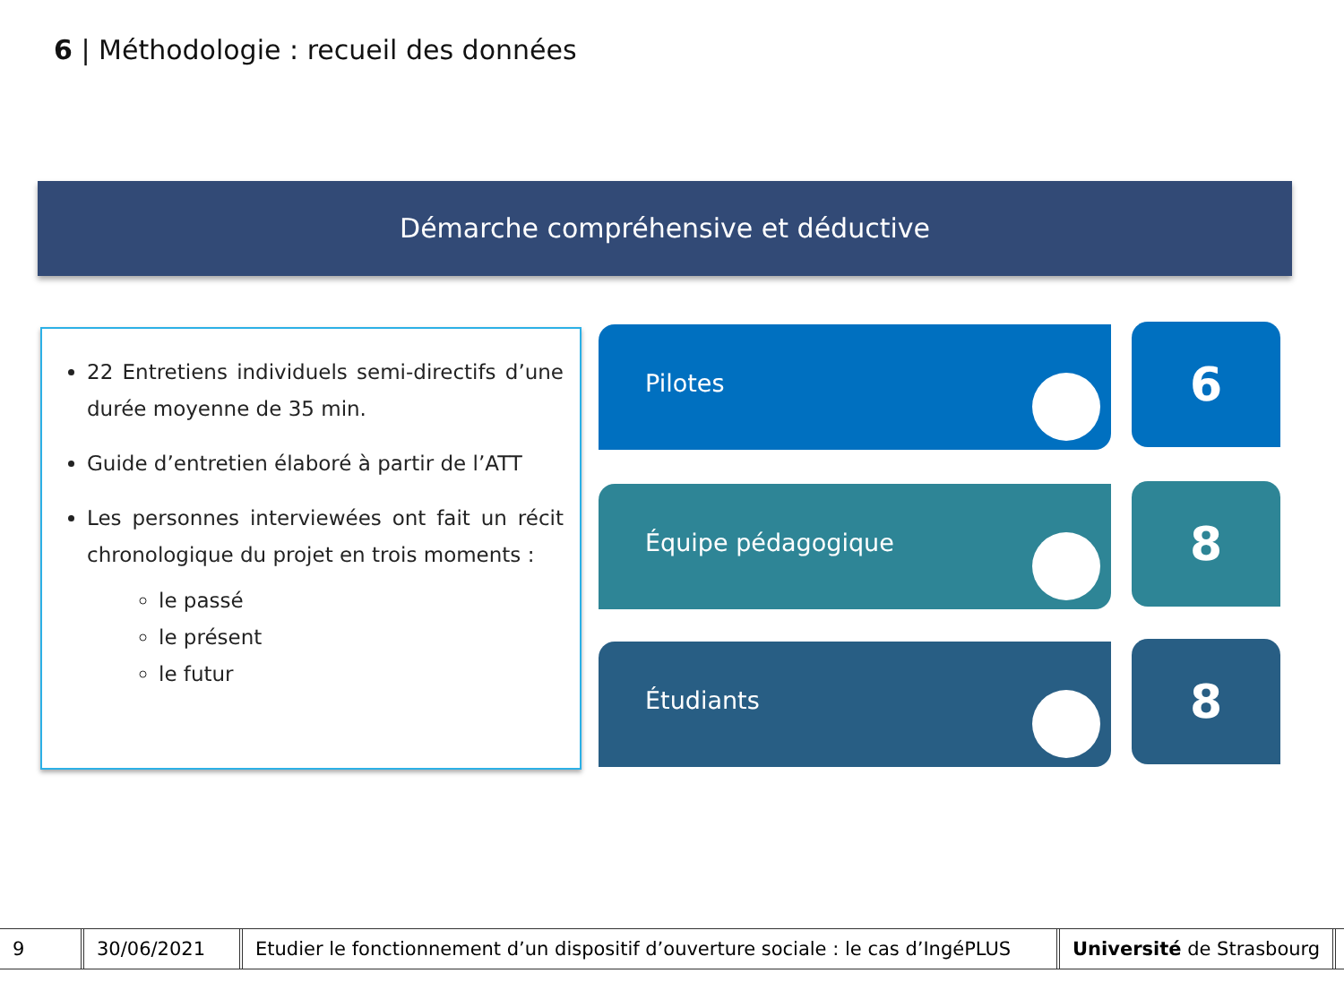6 | Méthodologie : recueil des données
Démarche compréhensive et déductive
22 Entretiens individuels semi-directifs d’une durée moyenne de 35 min.
Guide d’entretien élaboré à partir de l’ATT
Les personnes interviewées ont fait un récit chronologique du projet en trois moments :
le passé
le présent
le futur
Pilotes 6
Équipe pédagogique 8
Étudiants 8
9 30/06/2021 Etudier le fonctionnement d’un dispositif d’ouverture sociale : le cas d’IngéPLUS
Université de Strasbourg